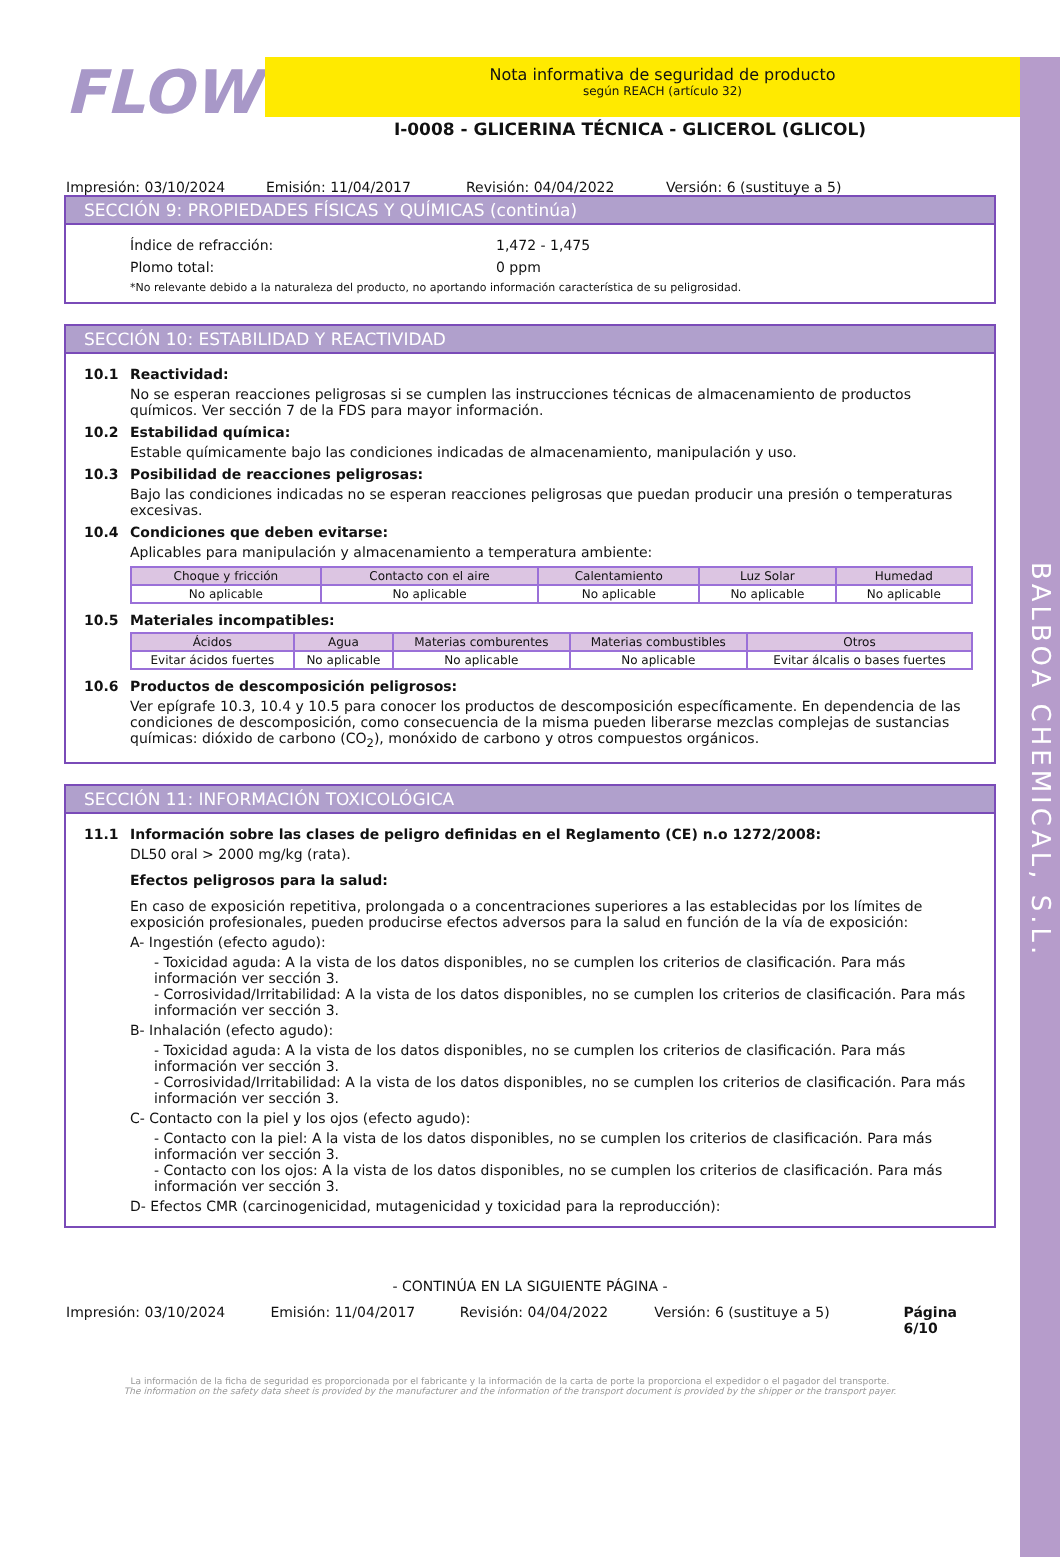BALBOA CHEMICAL, S.L.
FLOW
Nota informativa de seguridad de producto
según REACH (artículo 32)
I-0008 - GLICERINA TÉCNICA - GLICEROL (GLICOL)
Impresión: 03/10/2024 Emisión: 11/04/2017 Revisión: 04/04/2022 Versión: 6 (sustituye a 5)
SECCIÓN 9: PROPIEDADES FÍSICAS Y QUÍMICAS (continúa)
Índice de refracción: 1,472 - 1,475
Plomo total: 0 ppm
*No relevante debido a la naturaleza del producto, no aportando información característica de su peligrosidad.
SECCIÓN 10: ESTABILIDAD Y REACTIVIDAD
10.1 Reactividad:
No se esperan reacciones peligrosas si se cumplen las instrucciones técnicas de almacenamiento de productos químicos. Ver sección 7 de la FDS para mayor información.
10.2 Estabilidad química:
Estable químicamente bajo las condiciones indicadas de almacenamiento, manipulación y uso.
10.3 Posibilidad de reacciones peligrosas:
Bajo las condiciones indicadas no se esperan reacciones peligrosas que puedan producir una presión o temperaturas excesivas.
10.4 Condiciones que deben evitarse:
Aplicables para manipulación y almacenamiento a temperatura ambiente:
| Choque y fricción | Contacto con el aire | Calentamiento | Luz Solar | Humedad |
| --- | --- | --- | --- | --- |
| No aplicable | No aplicable | No aplicable | No aplicable | No aplicable |
10.5 Materiales incompatibles:
| Ácidos | Agua | Materias comburentes | Materias combustibles | Otros |
| --- | --- | --- | --- | --- |
| Evitar ácidos fuertes | No aplicable | No aplicable | No aplicable | Evitar álcalis o bases fuertes |
10.6 Productos de descomposición peligrosos:
Ver epígrafe 10.3, 10.4 y 10.5 para conocer los productos de descomposición específicamente. En dependencia de las condiciones de descomposición, como consecuencia de la misma pueden liberarse mezclas complejas de sustancias químicas: dióxido de carbono (CO<sub>2</sub>), monóxido de carbono y otros compuestos orgánicos.
SECCIÓN 11: INFORMACIÓN TOXICOLÓGICA
11.1 Información sobre las clases de peligro definidas en el Reglamento (CE) n.o 1272/2008:
DL50 oral > 2000 mg/kg (rata).
Efectos peligrosos para la salud:
En caso de exposición repetitiva, prolongada o a concentraciones superiores a las establecidas por los límites de exposición profesionales, pueden producirse efectos adversos para la salud en función de la vía de exposición:
A- Ingestión (efecto agudo):
- Toxicidad aguda: A la vista de los datos disponibles, no se cumplen los criterios de clasificación. Para más información ver sección 3.
- Corrosividad/Irritabilidad: A la vista de los datos disponibles, no se cumplen los criterios de clasificación. Para más información ver sección 3.
B- Inhalación (efecto agudo):
- Toxicidad aguda: A la vista de los datos disponibles, no se cumplen los criterios de clasificación. Para más información ver sección 3.
- Corrosividad/Irritabilidad: A la vista de los datos disponibles, no se cumplen los criterios de clasificación. Para más información ver sección 3.
C- Contacto con la piel y los ojos (efecto agudo):
- Contacto con la piel: A la vista de los datos disponibles, no se cumplen los criterios de clasificación. Para más información ver sección 3.
- Contacto con los ojos: A la vista de los datos disponibles, no se cumplen los criterios de clasificación. Para más información ver sección 3.
D- Efectos CMR (carcinogenicidad, mutagenicidad y toxicidad para la reproducción):
- CONTINÚA EN LA SIGUIENTE PÁGINA -
Impresión: 03/10/2024 Emisión: 11/04/2017 Revisión: 04/04/2022 Versión: 6 (sustituye a 5) Página 6/10
La información de la ficha de seguridad es proporcionada por el fabricante y la información de la carta de porte la proporciona el expedidor o el pagador del transporte.
The information on the safety data sheet is provided by the manufacturer and the information of the transport document is provided by the shipper or the transport payer.